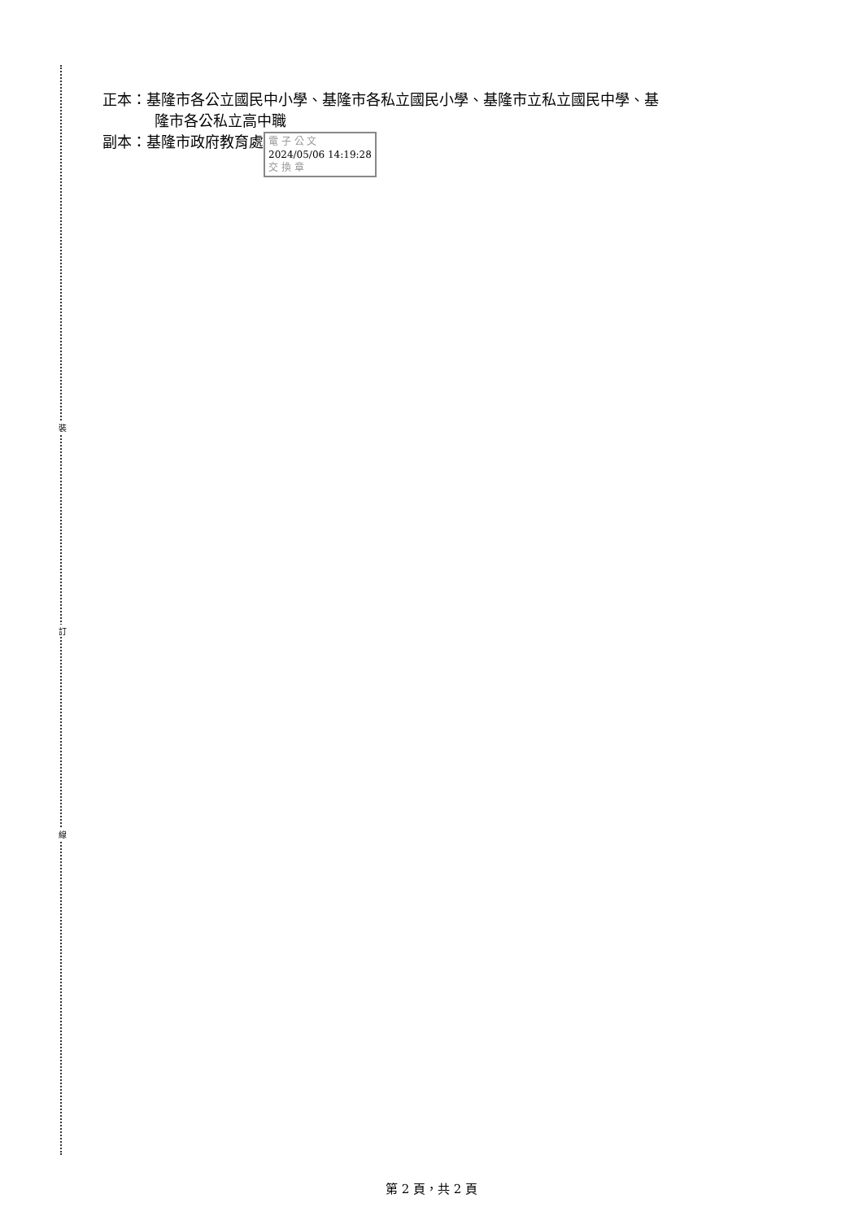裝
訂
線
正本：基隆市各公立國民中小學、基隆市各私立國民小學、基隆市立私立國民中學、基
隆市各公私立高中職
副本：基隆市政府教育處 電 子 公 文
2024/05/06 14:19:28
交 換 章
第 2 頁，共 2 頁